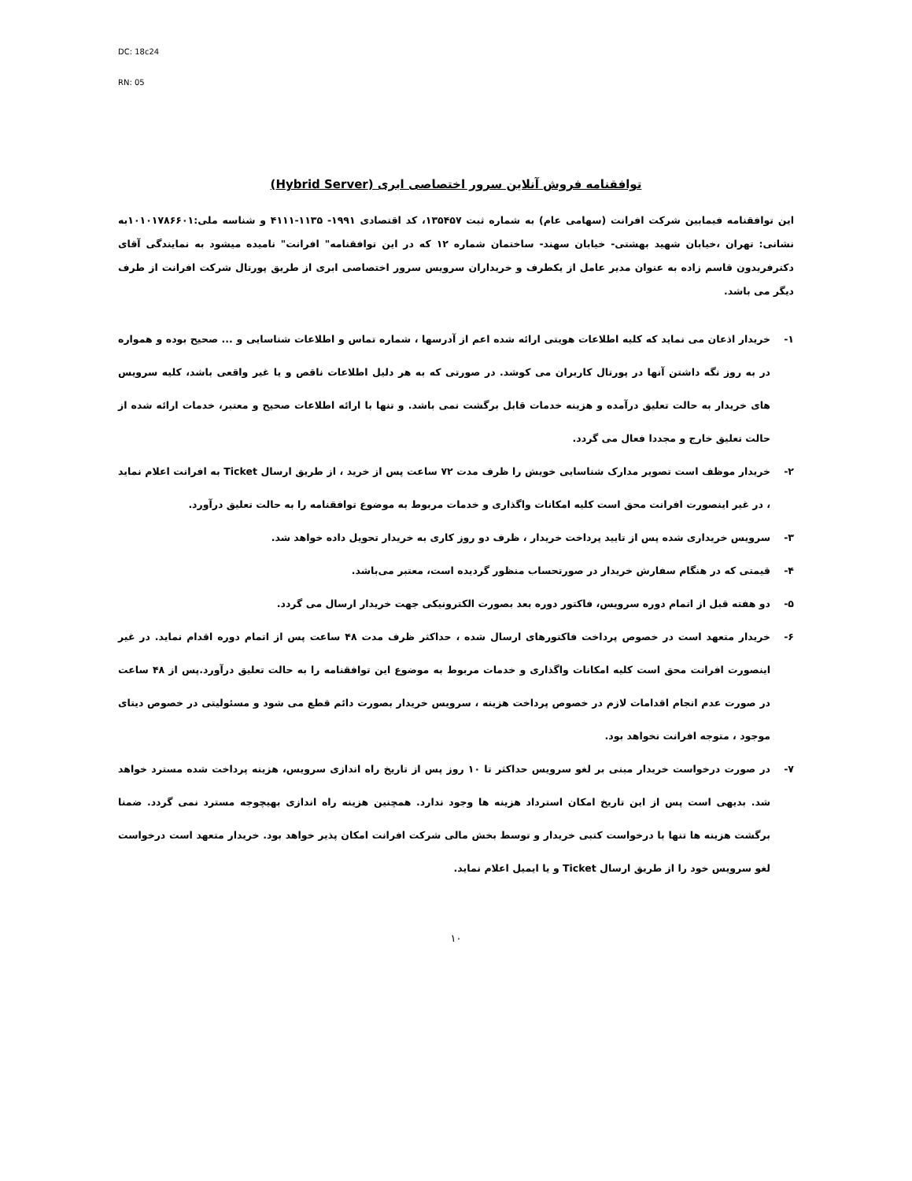DC: 18c24
RN: 05
توافقنامه فروش آنلاین سرور اختصاصی ابری (Hybrid Server)
این توافقنامه فیمابین شرکت افرانت (سهامی عام) به شماره ثبت ۱۳۵۴۵۷، کد اقتصادی ۱۹۹۱- ۱۱۳۵-۴۱۱۱ و شناسه ملی:۱۰۱۰۱۷۸۶۶۰۱به نشانی: تهران ،خیابان شهید بهشتی- خیابان سهند- ساختمان شماره ۱۲ که در این توافقنامه" افرانت" نامیده میشود به نمایندگی آقای دکترفریدون قاسم زاده به عنوان مدیر عامل از یکطرف و خریداران سرویس سرور اختصاصی ابری از طریق پورتال شرکت افرانت از طرف دیگر می باشد.
۱- خریدار اذعان می نماید که کلیه اطلاعات هویتی ارائه شده اعم از آدرسها ، شماره تماس و اطلاعات شناسایی و ... صحیح بوده و همواره در به روز نگه داشتن آنها در پورتال کاربران می کوشد. در صورتی که به هر دلیل اطلاعات ناقص و یا غیر واقعی باشد، کلیه سرویس های خریدار به حالت تعلیق درآمده و هزینه خدمات قابل برگشت نمی باشد. و تنها با ارائه اطلاعات صحیح و معتبر، خدمات ارائه شده از حالت تعلیق خارج و مجددا فعال می گردد.
۲- خریدار موظف است تصویر مدارک شناسایی خویش را ظرف مدت ۷۲ ساعت پس از خرید ، از طریق ارسال Ticket به افرانت اعلام نماید ، در غیر اینصورت افرانت محق است کلیه امکانات واگذاری و خدمات مربوط به موضوع توافقنامه را به حالت تعلیق درآورد.
۳- سرویس خریداری شده پس از تایید پرداخت خریدار ، ظرف دو روز کاری به خریدار تحویل داده خواهد شد.
۴- قیمتی که در هنگام سفارش خریدار در صورتحساب منظور گردیده است، معتبر می‌باشد.
۵- دو هفته قبل از اتمام دوره سرویس، فاکتور دوره بعد بصورت الکترونیکی جهت خریدار ارسال می گردد.
۶- خریدار متعهد است در خصوص پرداخت فاکتورهای ارسال شده ، حداکثر ظرف مدت ۴۸ ساعت پس از اتمام دوره اقدام نماید. در غیر اینصورت افرانت محق است کلیه امکانات واگذاری و خدمات مربوط به موضوع این توافقنامه را به حالت تعلیق درآورد.پس از ۴۸ ساعت در صورت عدم انجام اقدامات لازم در خصوص پرداخت هزینه ، سرویس خریدار بصورت دائم قطع می شود و مسئولیتی در خصوص دیتای موجود ، متوجه افرانت نخواهد بود.
۷- در صورت درخواست خریدار مبنی بر لغو سرویس حداکثر تا ۱۰ روز پس از تاریخ راه اندازی سرویس، هزینه پرداخت شده مسترد خواهد شد. بدیهی است پس از این تاریخ امکان استرداد هزینه ها وجود ندارد. همچنین هزینه راه اندازی بهیچوجه مسترد نمی گردد. ضمنا برگشت هزینه ها تنها با درخواست کتبی خریدار و توسط بخش مالی شرکت افرانت امکان پذیر خواهد بود. خریدار متعهد است درخواست لغو سرویس خود را از طریق ارسال Ticket و یا ایمیل اعلام نماید.
۱۰